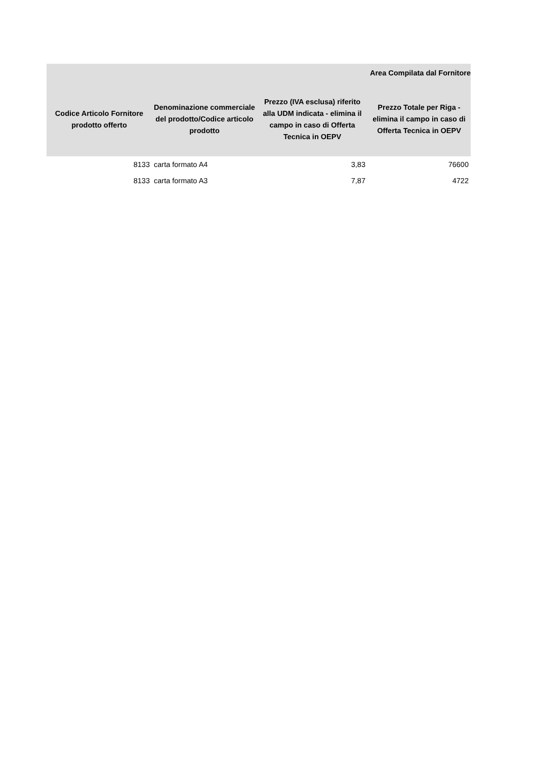| Area Compilata dal Fornitore | | | |
| --- | --- | --- | --- |
| Codice Articolo Fornitore prodotto offerto | Denominazione commerciale del prodotto/Codice articolo prodotto | Prezzo (IVA esclusa) riferito alla UDM indicata - elimina il campo in caso di Offerta Tecnica in OEPV | Prezzo Totale per Riga - elimina il campo in caso di Offerta Tecnica in OEPV |
| 8133 | carta formato A4 | 3,83 | 76600 |
| 8133 | carta formato A3 | 7,87 | 4722 |